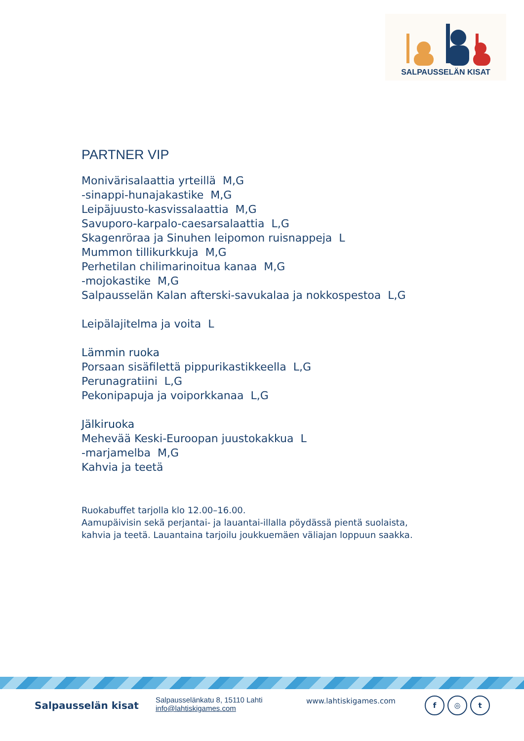SALPAUSSELÄN KISAT
PARTNER VIP
Monivärisalaattia yrteillä M,G
-sinappi-hunajakastike M,G
Leipäjuusto-kasvissalaattia M,G
Savuporo-karpalo-caesarsalaattia L,G
Skagenröraa ja Sinuhen leipomon ruisnappeja L
Mummon tillikurkkuja M,G
Perhetilan chilimarinoitua kanaa M,G
-mojokastike M,G
Salpausselän Kalan afterski-savukalaa ja nokkospestoa L,G
Leipälajitelma ja voita L
Lämmin ruoka
Porsaan sisäfilettä pippurikastikkeella L,G
Perunagratiini L,G
Pekonipapuja ja voiporkkanaa L,G
Jälkiruoka
Mehevää Keski-Euroopan juustokakkua L
-marjamelba M,G
Kahvia ja teetä
Ruokabuffet tarjolla klo 12.00–16.00.
Aamupäivisin sekä perjantai- ja lauantai-illalla pöydässä pientä suolaista,
kahvia ja teetä. Lauantaina tarjoilu joukkuemäen väliajan loppuun saakka.
Salpausselän kisat
Salpausselänkatu 8, 15110 Lahti
info@lahtiskigames.com
www.lahtiskigames.com
f ◎ t